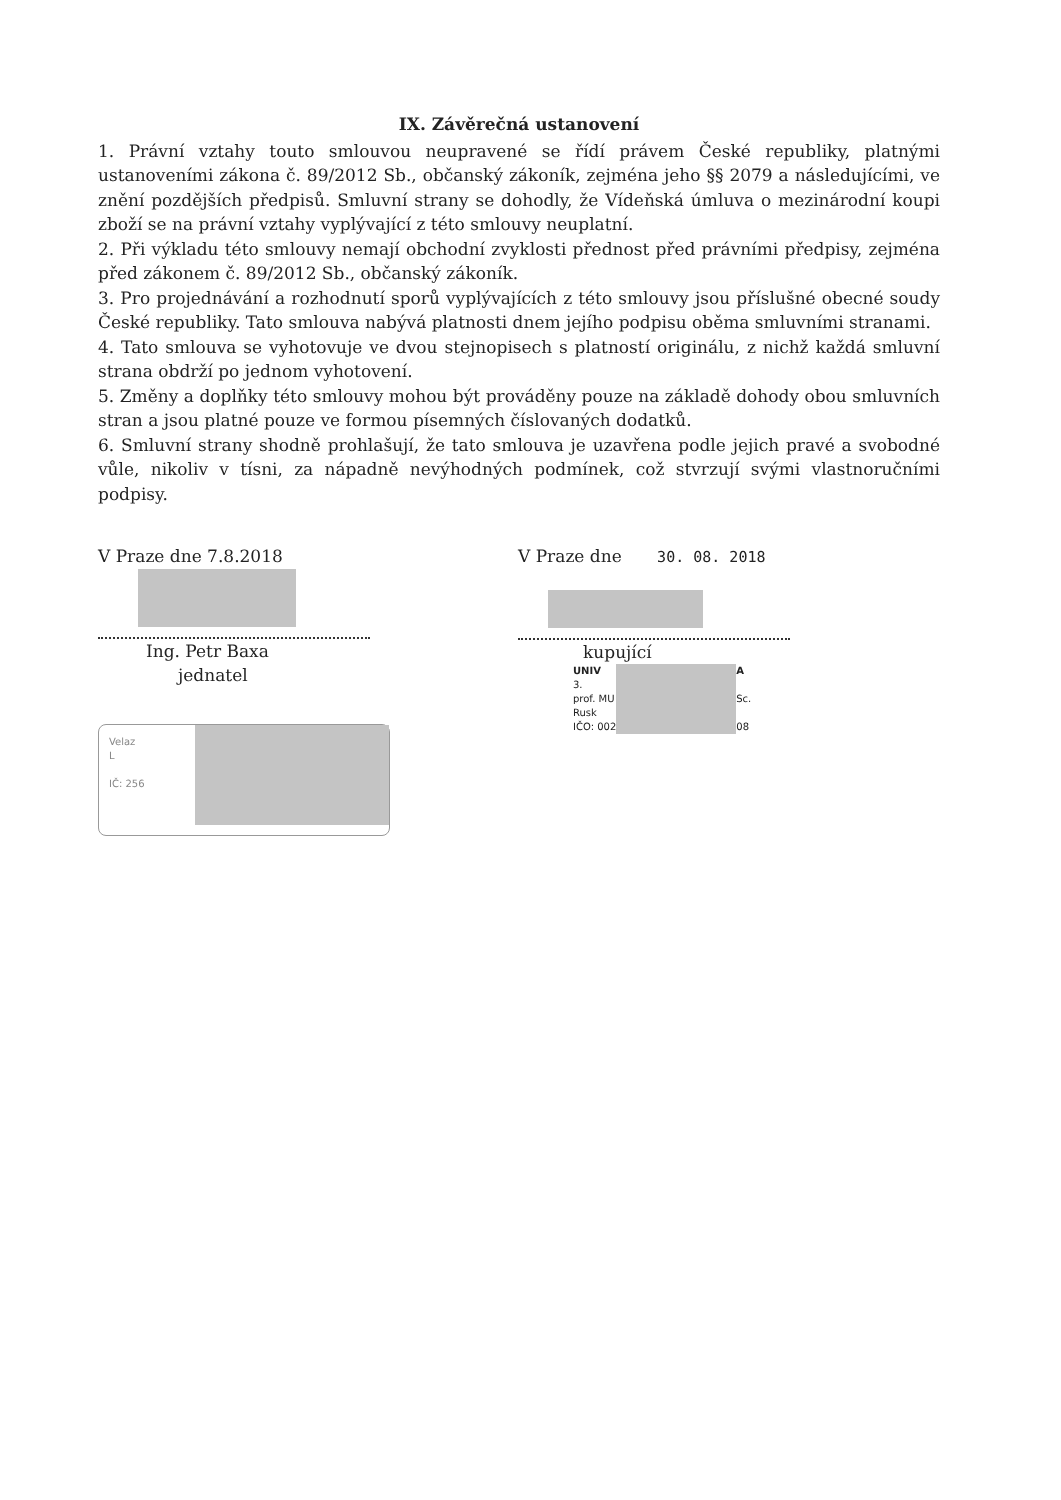IX. Závěrečná ustanovení
1. Právní vztahy touto smlouvou neupravené se řídí právem České republiky, platnými ustanoveními zákona č. 89/2012 Sb., občanský zákoník, zejména jeho §§ 2079 a následujícími, ve znění pozdějších předpisů. Smluvní strany se dohodly, že Vídeňská úmluva o mezinárodní koupi zboží se na právní vztahy vyplývající z této smlouvy neuplatní.
2. Při výkladu této smlouvy nemají obchodní zvyklosti přednost před právními předpisy, zejména před zákonem č. 89/2012 Sb., občanský zákoník.
3. Pro projednávání a rozhodnutí sporů vyplývajících z této smlouvy jsou příslušné obecné soudy České republiky. Tato smlouva nabývá platnosti dnem jejího podpisu oběma smluvními stranami.
4. Tato smlouva se vyhotovuje ve dvou stejnopisech s platností originálu, z nichž každá smluvní strana obdrží po jednom vyhotovení.
5. Změny a doplňky této smlouvy mohou být prováděny pouze na základě dohody obou smluvních stran a jsou platné pouze ve formou písemných číslovaných dodatků.
6. Smluvní strany shodně prohlašují, že tato smlouva je uzavřena podle jejich pravé a svobodné vůle, nikoliv v tísni, za nápadně nevýhodných podmínek, což stvrzují svými vlastnoručními podpisy.
V Praze dne 7.8.2018
Ing. Petr Baxa
jednatel
Velaz
L
IČ: 256
V Praze dne 30. 08. 2018
kupující
UNIV
3.
prof. MU
Rusk
IČO: 002
A
Sc.
08